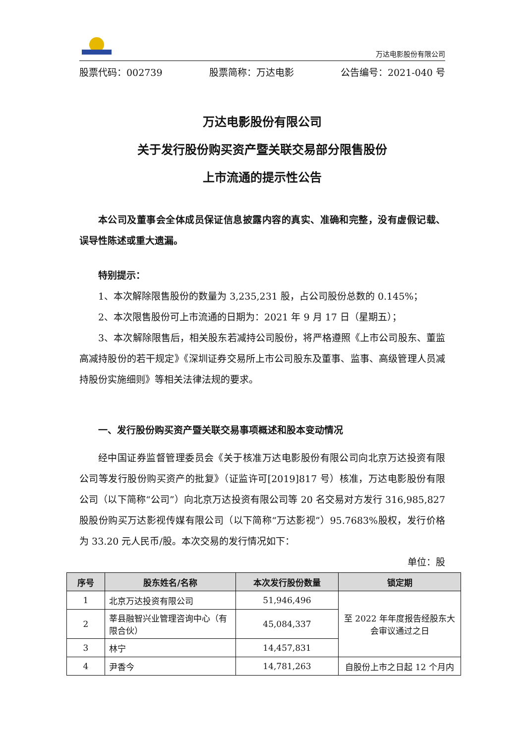万达电影股份有限公司
股票代码：002739 股票简称：万达电影 公告编号：2021-040 号
万达电影股份有限公司
关于发行股份购买资产暨关联交易部分限售股份
上市流通的提示性公告
本公司及董事会全体成员保证信息披露内容的真实、准确和完整，没有虚假记载、误导性陈述或重大遗漏。
特别提示：
1、本次解除限售股份的数量为 3,235,231 股，占公司股份总数的 0.145%；
2、本次限售股份可上市流通的日期为：2021 年 9 月 17 日（星期五）；
3、本次解除限售后，相关股东若减持公司股份，将严格遵照《上市公司股东、董监高减持股份的若干规定》《深圳证券交易所上市公司股东及董事、监事、高级管理人员减持股份实施细则》等相关法律法规的要求。
一、发行股份购买资产暨关联交易事项概述和股本变动情况
经中国证券监督管理委员会《关于核准万达电影股份有限公司向北京万达投资有限公司等发行股份购买资产的批复》（证监许可[2019]817 号）核准，万达电影股份有限公司（以下简称“公司”）向北京万达投资有限公司等 20 名交易对方发行 316,985,827 股股份购买万达影视传媒有限公司（以下简称“万达影视”）95.7683%股权，发行价格为 33.20 元人民币/股。本次交易的发行情况如下：
单位：股
| 序号 | 股东姓名/名称 | 本次发行股份数量 | 锁定期 |
| --- | --- | --- | --- |
| 1 | 北京万达投资有限公司 | 51,946,496 | 至 2022 年年度报告经股东大会审议通过之日 |
| 2 | 莘县融智兴业管理咨询中心（有限合伙） | 45,084,337 | |
| 3 | 林宁 | 14,457,831 | |
| 4 | 尹香今 | 14,781,263 | 自股份上市之日起 12 个月内 |